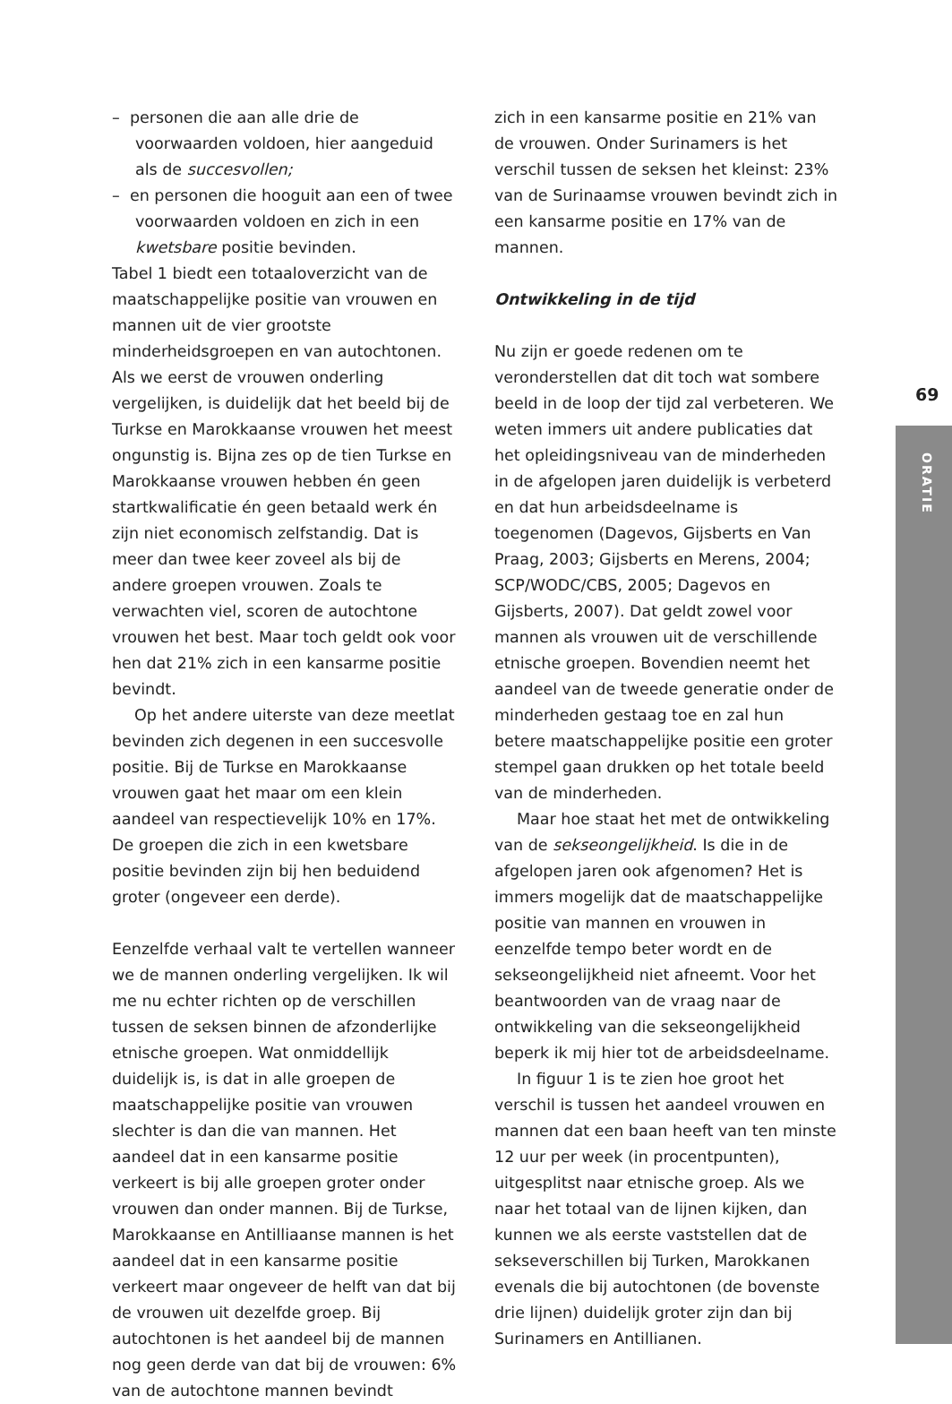– personen die aan alle drie de voorwaarden voldoen, hier aangeduid als de succesvollen;
– en personen die hooguit aan een of twee voorwaarden voldoen en zich in een kwetsbare positie bevinden.
Tabel 1 biedt een totaaloverzicht van de maatschappelijke positie van vrouwen en mannen uit de vier grootste minderheidsgroepen en van autochtonen. Als we eerst de vrouwen onderling vergelijken, is duidelijk dat het beeld bij de Turkse en Marokkaanse vrouwen het meest ongunstig is. Bijna zes op de tien Turkse en Marokkaanse vrouwen hebben én geen startkwalificatie én geen betaald werk én zijn niet economisch zelfstandig. Dat is meer dan twee keer zoveel als bij de andere groepen vrouwen. Zoals te verwachten viel, scoren de autochtone vrouwen het best. Maar toch geldt ook voor hen dat 21% zich in een kansarme positie bevindt.
Op het andere uiterste van deze meetlat bevinden zich degenen in een succesvolle positie. Bij de Turkse en Marokkaanse vrouwen gaat het maar om een klein aandeel van respectievelijk 10% en 17%. De groepen die zich in een kwetsbare positie bevinden zijn bij hen beduidend groter (ongeveer een derde).
Eenzelfde verhaal valt te vertellen wanneer we de mannen onderling vergelijken. Ik wil me nu echter richten op de verschillen tussen de seksen binnen de afzonderlijke etnische groepen. Wat onmiddellijk duidelijk is, is dat in alle groepen de maatschappelijke positie van vrouwen slechter is dan die van mannen. Het aandeel dat in een kansarme positie verkeert is bij alle groepen groter onder vrouwen dan onder mannen. Bij de Turkse, Marokkaanse en Antilliaanse mannen is het aandeel dat in een kansarme positie verkeert maar ongeveer de helft van dat bij de vrouwen uit dezelfde groep. Bij autochtonen is het aandeel bij de mannen nog geen derde van dat bij de vrouwen: 6% van de autochtone mannen bevindt
zich in een kansarme positie en 21% van de vrouwen. Onder Surinamers is het verschil tussen de seksen het kleinst: 23% van de Surinaamse vrouwen bevindt zich in een kansarme positie en 17% van de mannen.
Ontwikkeling in de tijd
Nu zijn er goede redenen om te veronderstellen dat dit toch wat sombere beeld in de loop der tijd zal verbeteren. We weten immers uit andere publicaties dat het opleidingsniveau van de minderheden in de afgelopen jaren duidelijk is verbeterd en dat hun arbeidsdeelname is toegenomen (Dagevos, Gijsberts en Van Praag, 2003; Gijsberts en Merens, 2004; SCP/WODC/CBS, 2005; Dagevos en Gijsberts, 2007). Dat geldt zowel voor mannen als vrouwen uit de verschillende etnische groepen. Bovendien neemt het aandeel van de tweede generatie onder de minderheden gestaag toe en zal hun betere maatschappelijke positie een groter stempel gaan drukken op het totale beeld van de minderheden.
Maar hoe staat het met de ontwikkeling van de sekseongelijkheid. Is die in de afgelopen jaren ook afgenomen? Het is immers mogelijk dat de maatschappelijke positie van mannen en vrouwen in eenzelfde tempo beter wordt en de sekseongelijkheid niet afneemt. Voor het beantwoorden van de vraag naar de ontwikkeling van die sekseongelijkheid beperk ik mij hier tot de arbeidsdeelname.
In figuur 1 is te zien hoe groot het verschil is tussen het aandeel vrouwen en mannen dat een baan heeft van ten minste 12 uur per week (in procentpunten), uitgesplitst naar etnische groep. Als we naar het totaal van de lijnen kijken, dan kunnen we als eerste vaststellen dat de sekseverschillen bij Turken, Marokkanen evenals die bij autochtonen (de bovenste drie lijnen) duidelijk groter zijn dan bij Surinamers en Antillianen.
69
ORATIE